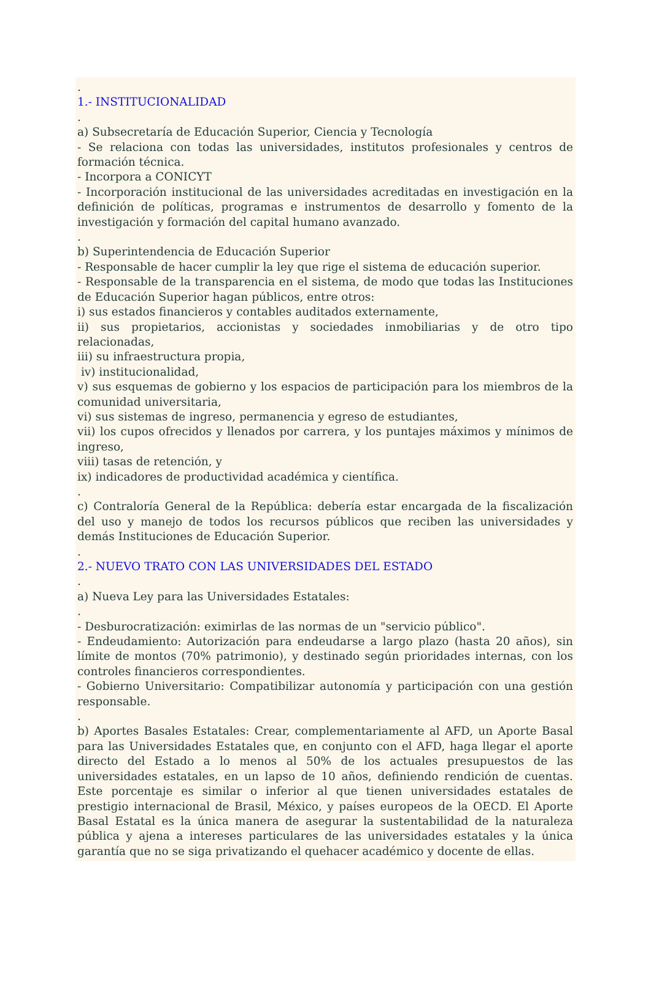.
1.- INSTITUCIONALIDAD
.
a) Subsecretaría de Educación Superior, Ciencia y Tecnología
- Se relaciona con todas las universidades, institutos profesionales y centros de formación técnica.
- Incorpora a CONICYT
- Incorporación institucional de las universidades acreditadas en investigación en la definición de políticas, programas e instrumentos de desarrollo y fomento de la investigación y formación del capital humano avanzado.
.
b) Superintendencia de Educación Superior
- Responsable de hacer cumplir la ley que rige el sistema de educación superior.
- Responsable de la transparencia en el sistema, de modo que todas las Instituciones de Educación Superior hagan públicos, entre otros:
i) sus estados financieros y contables auditados externamente,
ii) sus propietarios, accionistas y sociedades inmobiliarias y de otro tipo relacionadas,
iii) su infraestructura propia,
iv) institucionalidad,
v) sus esquemas de gobierno y los espacios de participación para los miembros de la comunidad universitaria,
vi) sus sistemas de ingreso, permanencia y egreso de estudiantes,
vii) los cupos ofrecidos y llenados por carrera, y los puntajes máximos y mínimos de ingreso,
viii) tasas de retención, y
ix) indicadores de productividad académica y científica.
.
c) Contraloría General de la República: debería estar encargada de la fiscalización del uso y manejo de todos los recursos públicos que reciben las universidades y demás Instituciones de Educación Superior.
.
2.- NUEVO TRATO CON LAS UNIVERSIDADES DEL ESTADO
.
a) Nueva Ley para las Universidades Estatales:
.
- Desburocratización: eximirlas de las normas de un "servicio público".
- Endeudamiento: Autorización para endeudarse a largo plazo (hasta 20 años), sin límite de montos (70% patrimonio), y destinado según prioridades internas, con los controles financieros correspondientes.
- Gobierno Universitario: Compatibilizar autonomía y participación con una gestión responsable.
.
b) Aportes Basales Estatales: Crear, complementariamente al AFD, un Aporte Basal para las Universidades Estatales que, en conjunto con el AFD, haga llegar el aporte directo del Estado a lo menos al 50% de los actuales presupuestos de las universidades estatales, en un lapso de 10 años, definiendo rendición de cuentas. Este porcentaje es similar o inferior al que tienen universidades estatales de prestigio internacional de Brasil, México, y países europeos de la OECD. El Aporte Basal Estatal es la única manera de asegurar la sustentabilidad de la naturaleza pública y ajena a intereses particulares de las universidades estatales y la única garantía que no se siga privatizando el quehacer académico y docente de ellas.